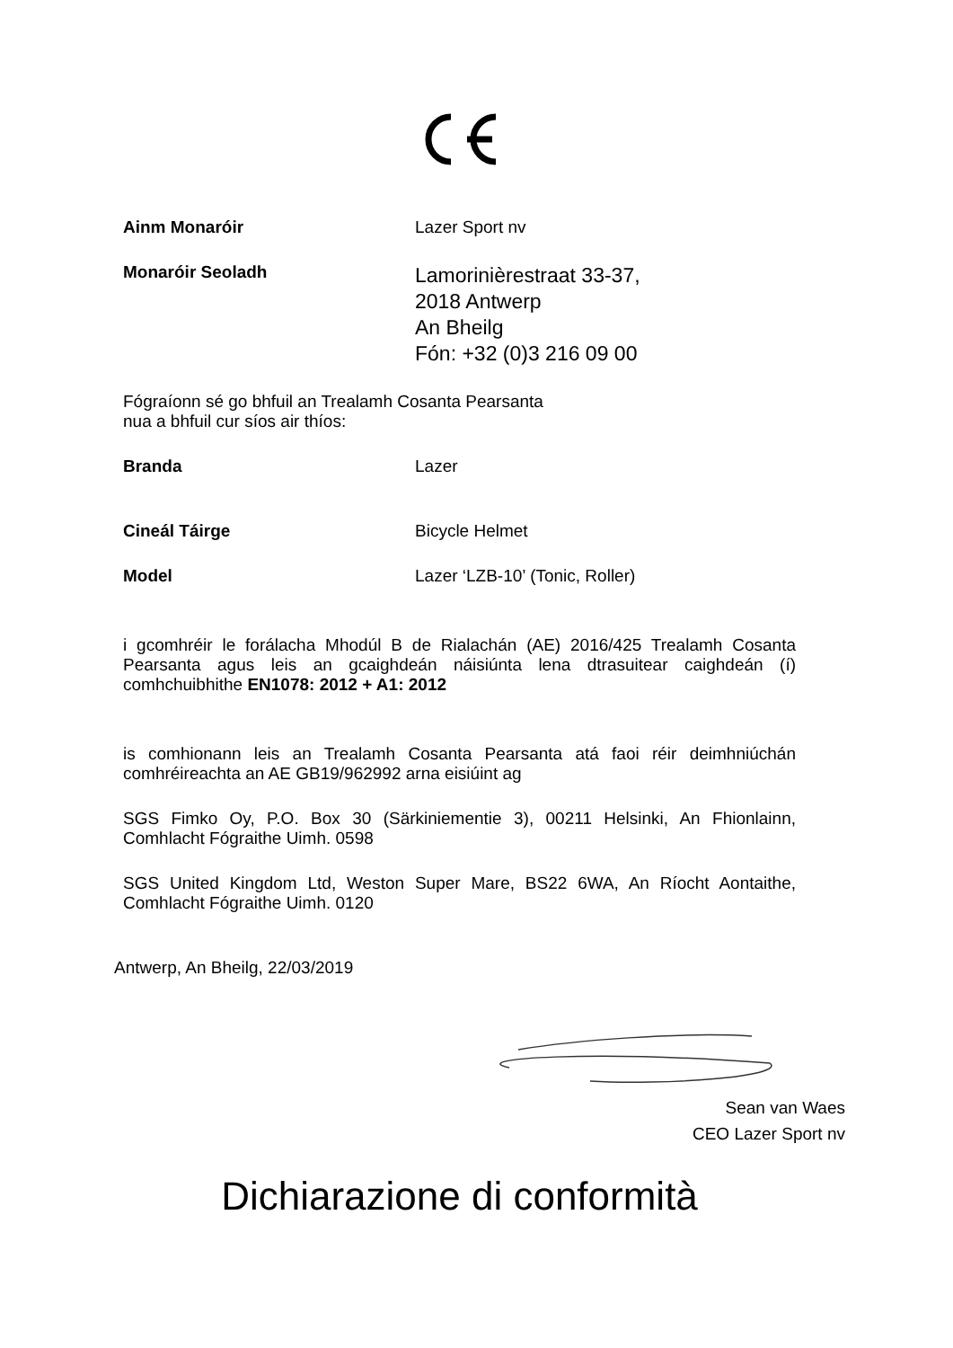Ainm Monaróir Lazer Sport nv
Monaróir Seoladh
Lamorinièrestraat 33-37,
2018 Antwerp
An Bheilg
Fón: +32 (0)3 216 09 00
Fógraíonn sé go bhfuil an Trealamh Cosanta Pearsanta
nua a bhfuil cur síos air thíos:
Branda Lazer
Cineál Táirge Bicycle Helmet
Model Lazer ‘LZB-10’ (Tonic, Roller)
i gcomhréir le forálacha Mhodúl B de Rialachán (AE) 2016/425 Trealamh Cosanta Pearsanta agus leis an gcaighdeán náisiúnta lena dtrasuitear caighdeán (í) comhchuibhithe EN1078: 2012 + A1: 2012
is comhionann leis an Trealamh Cosanta Pearsanta atá faoi réir deimhniúchán comhréireachta an AE GB19/962992 arna eisiúint ag
SGS Fimko Oy, P.O. Box 30 (Särkiniementie 3), 00211 Helsinki, An Fhionlainn, Comhlacht Fógraithe Uimh. 0598
SGS United Kingdom Ltd, Weston Super Mare, BS22 6WA, An Ríocht Aontaithe, Comhlacht Fógraithe Uimh. 0120
Antwerp, An Bheilg, 22/03/2019
Sean van Waes
CEO Lazer Sport nv
Dichiarazione di conformità